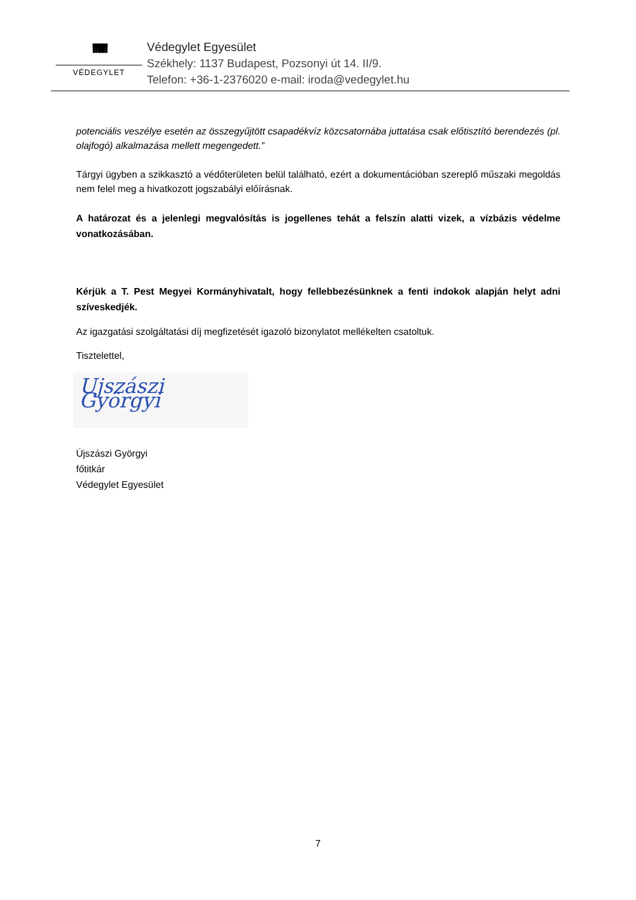ꞋꞋꞋꞋꞋꞋ
VÉDEGYLET
Védegylet Egyesület
Székhely: 1137 Budapest, Pozsonyi út 14. II/9.
Telefon: +36-1-2376020 e-mail: iroda@vedegylet.hu
potenciális veszélye esetén az összegyűjtött csapadékvíz közcsatornába juttatása csak előtisztító berendezés (pl. olajfogó) alkalmazása mellett megengedett.”
Tárgyi ügyben a szikkasztó a védőterületen belül található, ezért a dokumentációban szereplő műszaki megoldás nem felel meg a hivatkozott jogszabályi előírásnak.
A határozat és a jelenlegi megvalósítás is jogellenes tehát a felszín alatti vizek, a vízbázis védelme vonatkozásában.
Kérjük a T. Pest Megyei Kormányhivatalt, hogy fellebbezésünknek a fenti indokok alapján helyt adni szíveskedjék.
Az igazgatási szolgáltatási díj megfizetését igazoló bizonylatot mellékelten csatoltuk.
Tisztelettel,
Ujszászi Györgyi
Újszászi Györgyi
főtitkár
Védegylet Egyesület
7